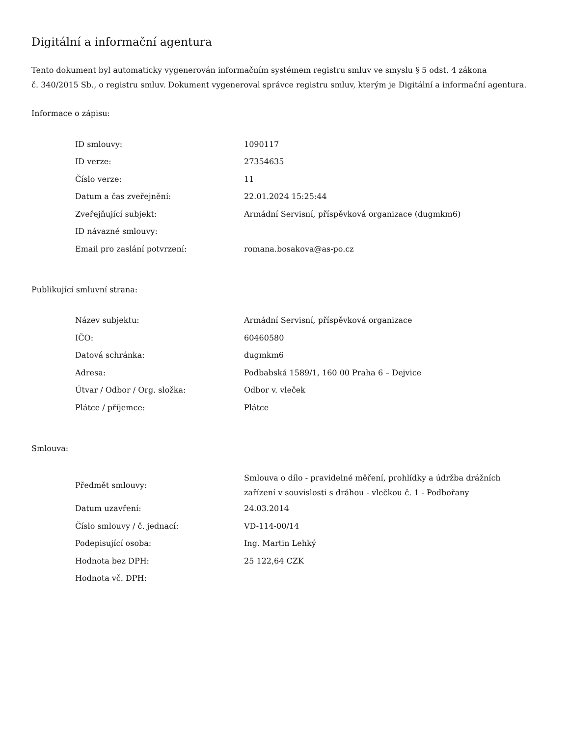Digitální a informační agentura
Tento dokument byl automaticky vygenerován informačním systémem registru smluv ve smyslu § 5 odst. 4 zákona
č. 340/2015 Sb., o registru smluv. Dokument vygeneroval správce registru smluv, kterým je Digitální a informační agentura.
Informace o zápisu:
| ID smlouvy: | 1090117 |
| ID verze: | 27354635 |
| Číslo verze: | 11 |
| Datum a čas zveřejnění: | 22.01.2024 15:25:44 |
| Zveřejňující subjekt: | Armádní Servisní, příspěvková organizace (dugmkm6) |
| ID návazné smlouvy: | |
| Email pro zaslání potvrzení: | romana.bosakova@as-po.cz |
Publikující smluvní strana:
| Název subjektu: | Armádní Servisní, příspěvková organizace |
| IČO: | 60460580 |
| Datová schránka: | dugmkm6 |
| Adresa: | Podbabská 1589/1, 160 00 Praha 6 – Dejvice |
| Útvar / Odbor / Org. složka: | Odbor v. vleček |
| Plátce / příjemce: | Plátce |
Smlouva:
| Předmět smlouvy: | Smlouva o dílo - pravidelné měření, prohlídky a údržba drážních zařízení v souvislosti s dráhou - vlečkou č. 1 - Podbořany |
| Datum uzavření: | 24.03.2014 |
| Číslo smlouvy / č. jednací: | VD-114-00/14 |
| Podepisující osoba: | Ing. Martin Lehký |
| Hodnota bez DPH: | 25 122,64 CZK |
| Hodnota vč. DPH: | |